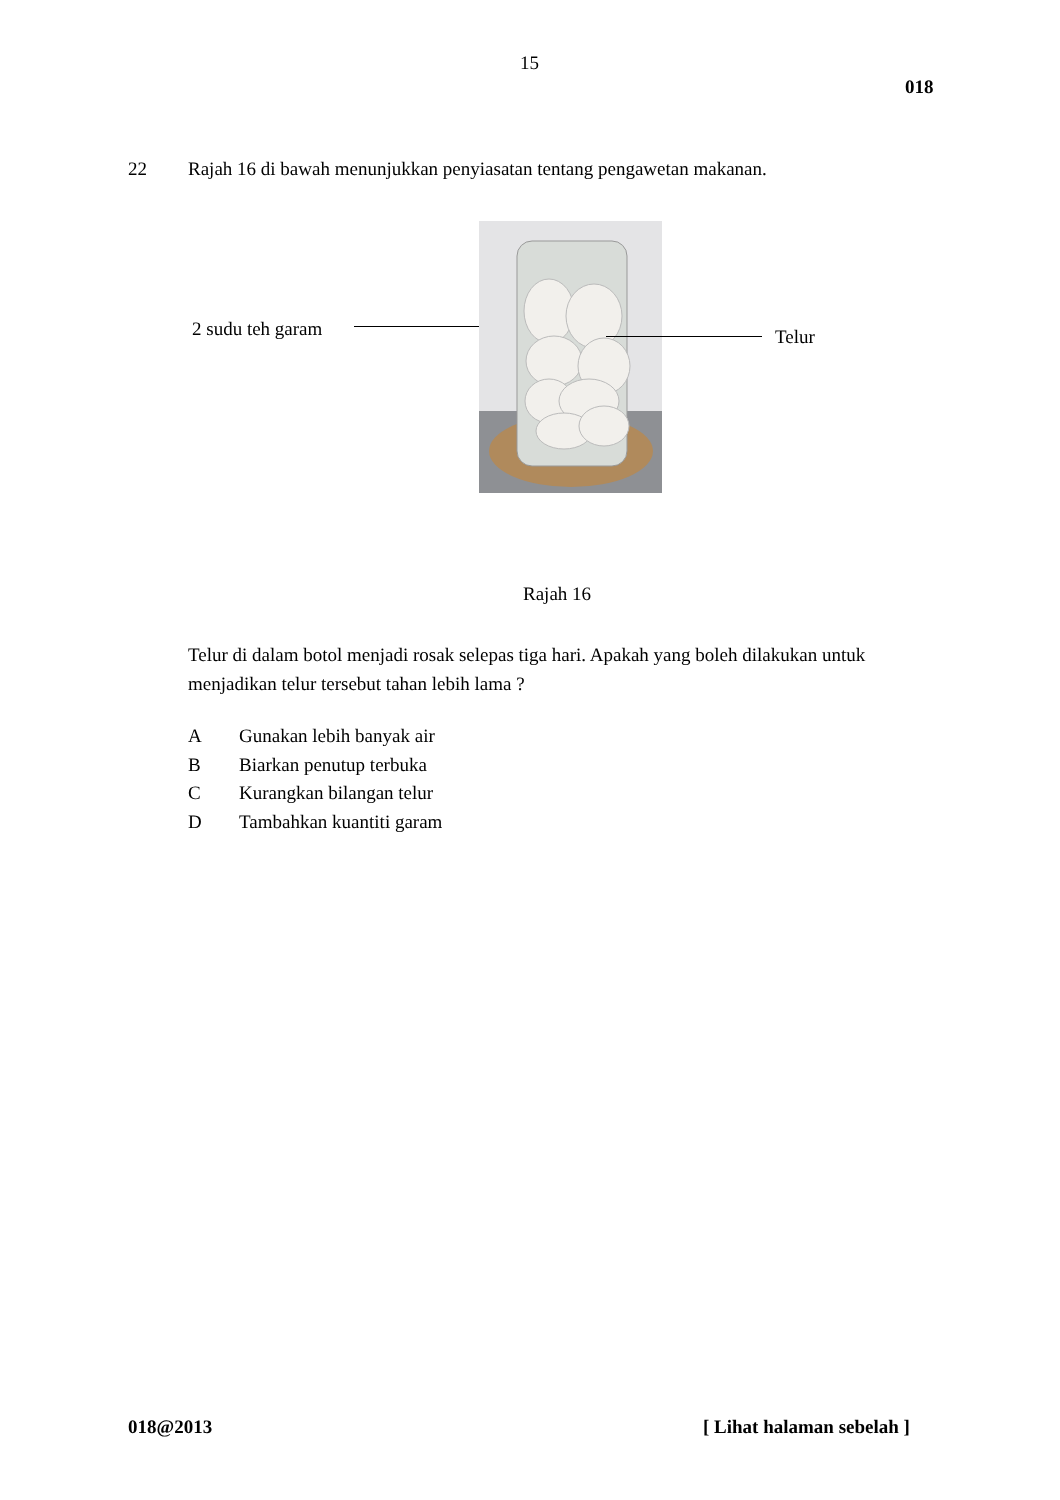15
018
22
Rajah 16 di bawah menunjukkan penyiasatan tentang pengawetan makanan.
2 sudu teh garam Telur
Rajah 16
Telur di dalam botol menjadi rosak selepas tiga hari. Apakah yang boleh dilakukan untuk menjadikan telur tersebut tahan lebih lama ?
A Gunakan lebih banyak air
B Biarkan penutup terbuka
C Kurangkan bilangan telur
D Tambahkan kuantiti garam
018@2013 [ Lihat halaman sebelah ]